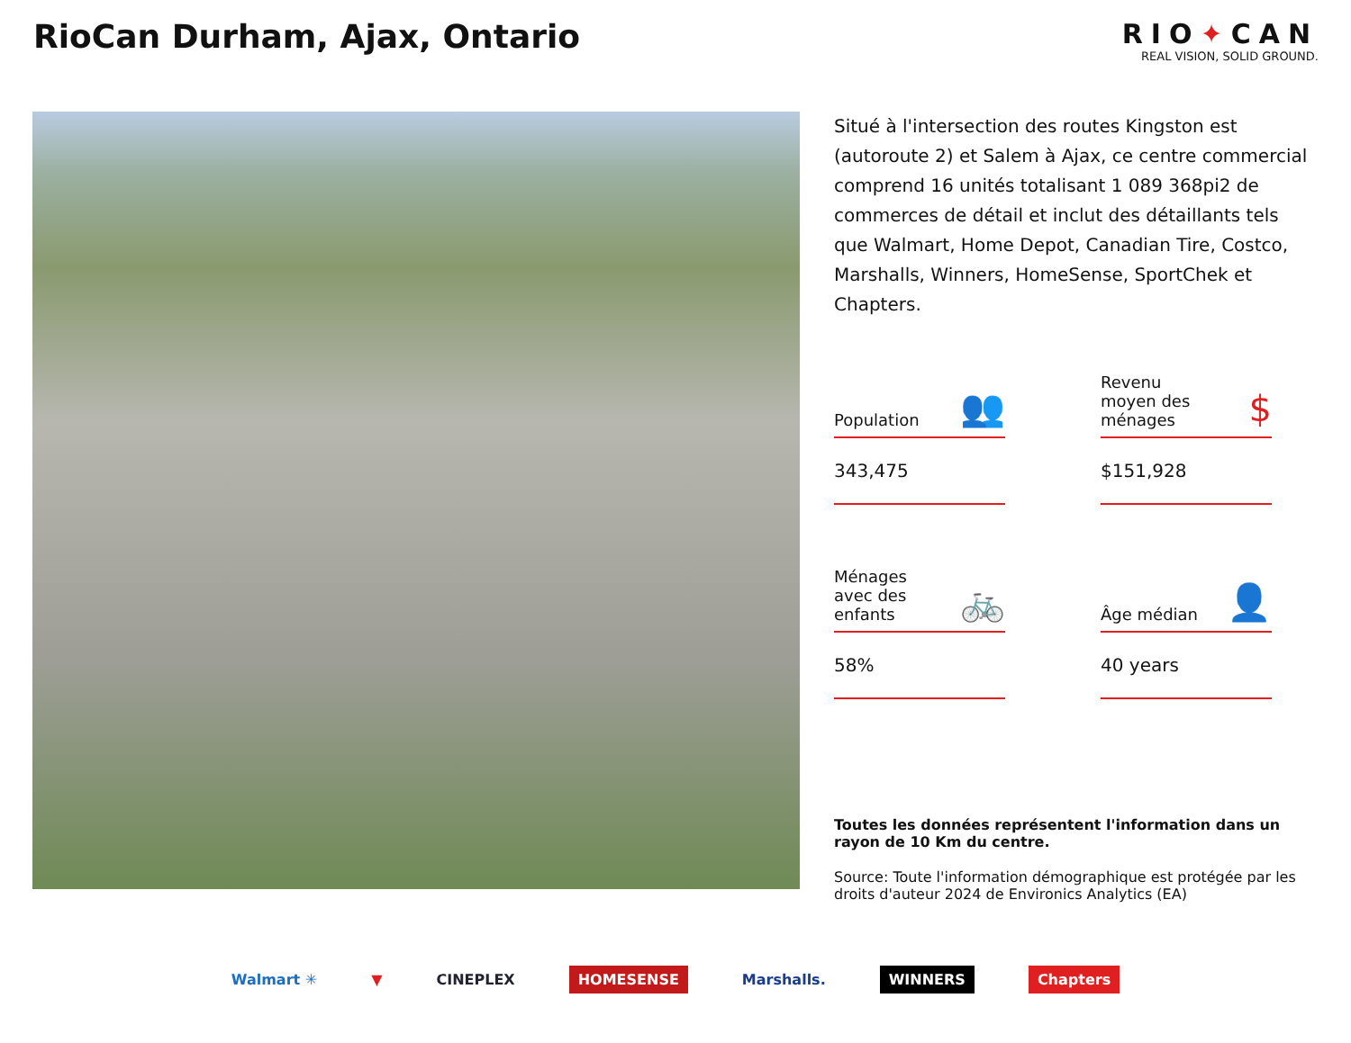RioCan Durham, Ajax, Ontario
RIO✦CAN
REAL VISION, SOLID GROUND.
Situé à l'intersection des routes Kingston est (autoroute 2) et Salem à Ajax, ce centre commercial comprend 16 unités totalisant 1 089 368pi2 de commerces de détail et inclut des détaillants tels que Walmart, Home Depot, Canadian Tire, Costco, Marshalls, Winners, HomeSense, SportChek et Chapters.
Population 👥
343,475
Revenu
moyen des
ménages $
$151,928
Ménages
avec des
enfants 🚲
58%
Âge médian 👤
40 years
Toutes les données représentent l'information dans un rayon de 10 Km du centre.
Source: Toute l'information démographique est protégée par les droits d'auteur 2024 de Environics Analytics (EA)
Walmart ✳ ▼ CINEPLEX HOMESENSE Marshalls. WINNERS Chapters